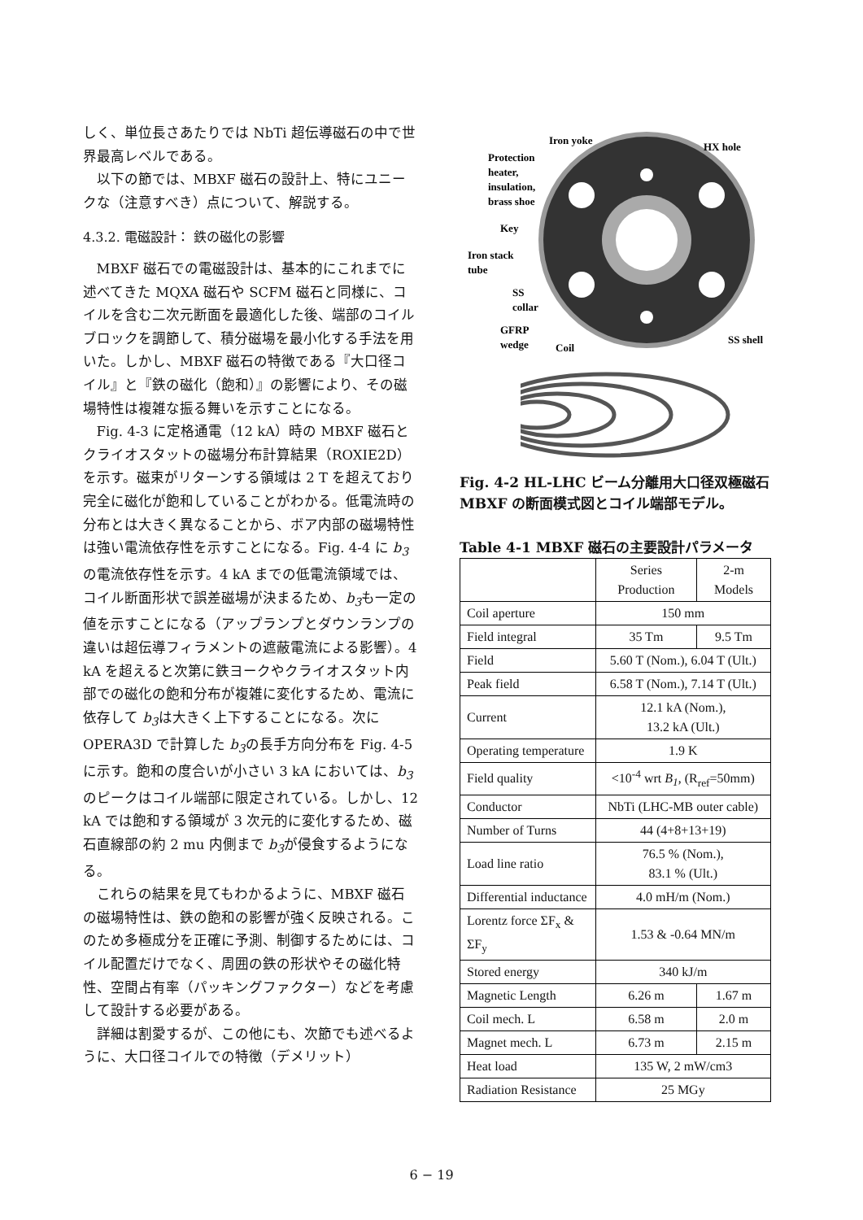しく、単位長さあたりでは NbTi 超伝導磁石の中で世界最高レベルである。
以下の節では、MBXF 磁石の設計上、特にユニークな（注意すべき）点について、解説する。
4.3.2. 電磁設計： 鉄の磁化の影響
MBXF 磁石での電磁設計は、基本的にこれまでに述べてきた MQXA 磁石や SCFM 磁石と同様に、コイルを含む二次元断面を最適化した後、端部のコイルブロックを調節して、積分磁場を最小化する手法を用いた。しかし、MBXF 磁石の特徴である『大口径コイル』と『鉄の磁化（飽和）』の影響により、その磁場特性は複雑な振る舞いを示すことになる。
Fig. 4-3 に定格通電（12 kA）時の MBXF 磁石とクライオスタットの磁場分布計算結果（ROXIE2D）を示す。磁束がリターンする領域は 2 T を超えており完全に磁化が飽和していることがわかる。低電流時の分布とは大きく異なることから、ボア内部の磁場特性は強い電流依存性を示すことになる。Fig. 4-4 に b<sub>3</sub> の電流依存性を示す。4 kA までの低電流領域では、コイル断面形状で誤差磁場が決まるため、b<sub>3</sub>も一定の値を示すことになる（アップランプとダウンランプの違いは超伝導フィラメントの遮蔽電流による影響）。4 kA を超えると次第に鉄ヨークやクライオスタット内部での磁化の飽和分布が複雑に変化するため、電流に依存して b<sub>3</sub>は大きく上下することになる。次に OPERA3D で計算した b<sub>3</sub>の長手方向分布を Fig. 4-5 に示す。飽和の度合いが小さい 3 kA においては、b<sub>3</sub> のピークはコイル端部に限定されている。しかし、12 kA では飽和する領域が 3 次元的に変化するため、磁石直線部の約 2 mu 内側まで b<sub>3</sub>が侵食するようになる。
これらの結果を見てもわかるように、MBXF 磁石の磁場特性は、鉄の飽和の影響が強く反映される。このため多極成分を正確に予測、制御するためには、コイル配置だけでなく、周囲の鉄の形状やその磁化特性、空間占有率（パッキングファクター）などを考慮して設計する必要がある。
詳細は割愛するが、この他にも、次節でも述べるように、大口径コイルでの特徴（デメリット）
Iron yoke
HX hole
Protection
heater,
insulation,
brass shoe
Key
Iron stack
tube
SS
collar
GFRP
wedge
Coil
SS shell
Fig. 4-2 HL-LHC ビーム分離用大口径双極磁石 MBXF の断面模式図とコイル端部モデル。
Table 4-1 MBXF 磁石の主要設計パラメータ
| | Series Production | 2-m Models |
| Coil aperture | 150 mm | |
| Field integral | 35 Tm | 9.5 Tm |
| Field | 5.60 T (Nom.), 6.04 T (Ult.) | |
| Peak field | 6.58 T (Nom.), 7.14 T (Ult.) | |
| Current | 12.1 kA (Nom.), 13.2 kA (Ult.) | |
| Operating temperature | 1.9 K | |
| Field quality | <10<sup>-4</sup> wrt B<sub>1</sub> , (R<sub>ref</sub>=50mm) | |
| Conductor | NbTi (LHC-MB outer cable) | |
| Number of Turns | 44 (4+8+13+19) | |
| Load line ratio | 76.5 % (Nom.), 83.1 % (Ult.) | |
| Differential inductance | 4.0 mH/m (Nom.) | |
| Lorentz force ΣF<sub>x</sub> & ΣF<sub>y</sub> | 1.53 & -0.64 MN/m | |
| Stored energy | 340 kJ/m | |
| Magnetic Length | 6.26 m | 1.67 m |
| Coil mech. L | 6.58 m | 2.0 m |
| Magnet mech. L | 6.73 m | 2.15 m |
| Heat load | 135 W, 2 mW/cm3 | |
| Radiation Resistance | 25 MGy | |
6 − 19